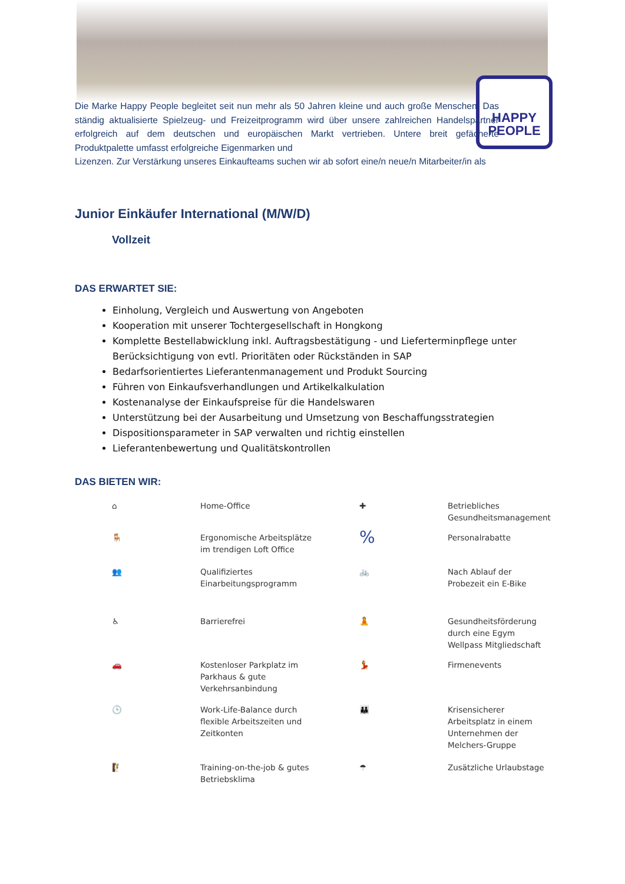HAPPY
PEOPLE
Die Marke Happy People begleitet seit nun mehr als 50 Jahren kleine und auch große Menschen. Das ständig aktualisierte Spielzeug- und Freizeitprogramm wird über unsere zahlreichen Handelspartner erfolgreich auf dem deutschen und europäischen Markt vertrieben. Untere breit gefächerte Produktpalette umfasst erfolgreiche Eigenmarken und
Lizenzen. Zur Verstärkung unseres Einkaufteams suchen wir ab sofort eine/n neue/n Mitarbeiter/in als
Junior Einkäufer International (M/W/D)
Vollzeit
DAS ERWARTET SIE:
Einholung, Vergleich und Auswertung von Angeboten
Kooperation mit unserer Tochtergesellschaft in Hongkong
Komplette Bestellabwicklung inkl. Auftragsbestätigung - und Lieferterminpflege unter Berücksichtigung von evtl. Prioritäten oder Rückständen in SAP
Bedarfsorientiertes Lieferantenmanagement und Produkt Sourcing
Führen von Einkaufsverhandlungen und Artikelkalkulation
Kostenanalyse der Einkaufspreise für die Handelswaren
Unterstützung bei der Ausarbeitung und Umsetzung von Beschaffungsstrategien
Dispositionsparameter in SAP verwalten und richtig einstellen
Lieferantenbewertung und Qualitätskontrollen
DAS BIETEN WIR:
⌂
Home-Office
✚
Betriebliches
Gesundheitsmanagement
🪑
Ergonomische Arbeitsplätze
im trendigen Loft Office
%
Personalrabatte
👥
Qualifiziertes
Einarbeitungsprogramm
🚲
Nach Ablauf der
Probezeit ein E-Bike
♿
Barrierefrei
🧘
Gesundheitsförderung
durch eine Egym
Wellpass Mitgliedschaft
🚗
Kostenloser Parkplatz im
Parkhaus & gute
Verkehrsanbindung
💃
Firmenevents
🕒
Work-Life-Balance durch
flexible Arbeitszeiten und
Zeitkonten
👪
Krisensicherer
Arbeitsplatz in einem
Unternehmen der
Melchers-Gruppe
🧗
Training-on-the-job & gutes
Betriebsklima
☂
Zusätzliche Urlaubstage